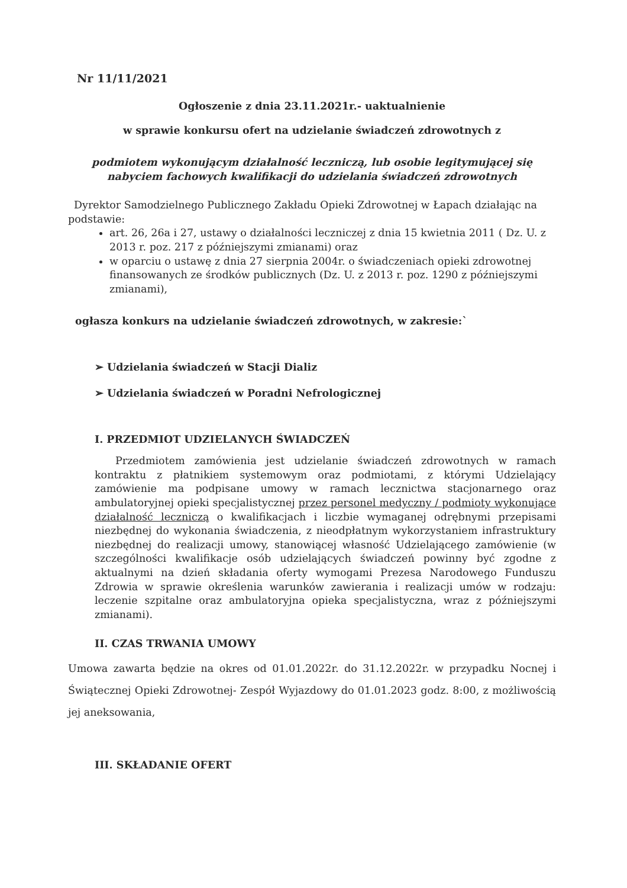Nr 11/11/2021
Ogłoszenie z dnia 23.11.2021r.- uaktualnienie
w sprawie konkursu ofert na udzielanie świadczeń zdrowotnych z
podmiotem wykonującym działalność leczniczą, lub osobie legitymującej się
nabyciem fachowych kwalifikacji do udzielania świadczeń zdrowotnych
Dyrektor Samodzielnego Publicznego Zakładu Opieki Zdrowotnej w Łapach działając na podstawie:
art. 26, 26a i 27, ustawy o działalności leczniczej z dnia 15 kwietnia 2011 ( Dz. U. z 2013 r. poz. 217 z późniejszymi zmianami) oraz
w oparciu o ustawę z dnia 27 sierpnia 2004r. o świadczeniach opieki zdrowotnej finansowanych ze środków publicznych (Dz. U. z 2013 r. poz. 1290 z późniejszymi zmianami),
ogłasza konkurs na udzielanie świadczeń zdrowotnych, w zakresie:`
➢ Udzielania świadczeń w Stacji Dializ
➢ Udzielania świadczeń w Poradni Nefrologicznej
I. PRZEDMIOT UDZIELANYCH ŚWIADCZEŃ
Przedmiotem zamówienia jest udzielanie świadczeń zdrowotnych w ramach kontraktu z płatnikiem systemowym oraz podmiotami, z którymi Udzielający zamówienie ma podpisane umowy w ramach lecznictwa stacjonarnego oraz ambulatoryjnej opieki specjalistycznej przez personel medyczny / podmioty wykonujące działalność leczniczą o kwalifikacjach i liczbie wymaganej odrębnymi przepisami niezbędnej do wykonania świadczenia, z nieodpłatnym wykorzystaniem infrastruktury niezbędnej do realizacji umowy, stanowiącej własność Udzielającego zamówienie (w szczególności kwalifikacje osób udzielających świadczeń powinny być zgodne z aktualnymi na dzień składania oferty wymogami Prezesa Narodowego Funduszu Zdrowia w sprawie określenia warunków zawierania i realizacji umów w rodzaju: leczenie szpitalne oraz ambulatoryjna opieka specjalistyczna, wraz z późniejszymi zmianami).
II. CZAS TRWANIA UMOWY
Umowa zawarta będzie na okres od 01.01.2022r. do 31.12.2022r. w przypadku Nocnej i Świątecznej Opieki Zdrowotnej- Zespół Wyjazdowy do 01.01.2023 godz. 8:00, z możliwością jej aneksowania,
III. SKŁADANIE OFERT